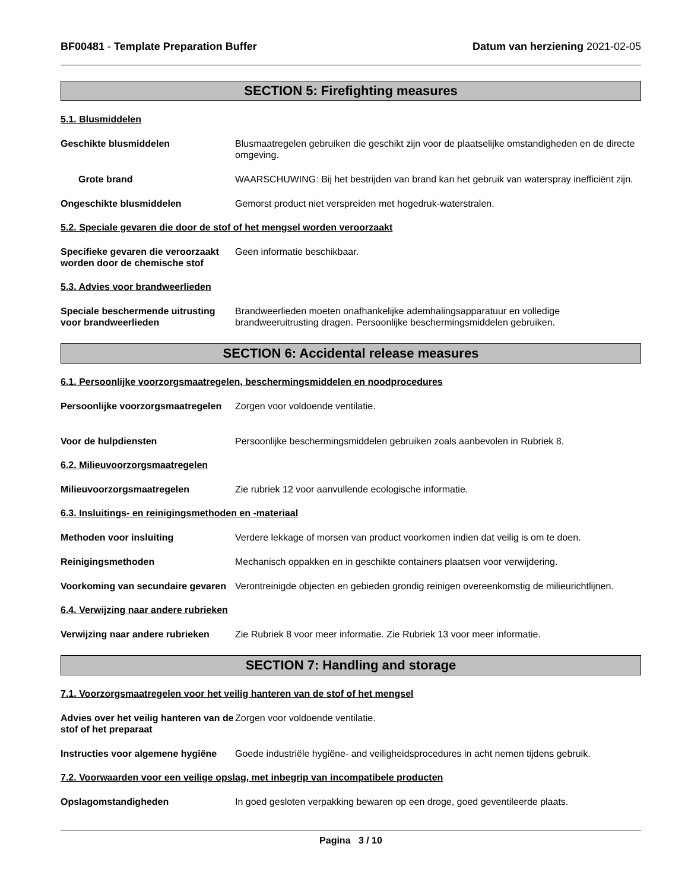BF00481 - Template Preparation Buffer
Datum van herziening 2021-02-05
SECTION 5: Firefighting measures
5.1. Blusmiddelen
Geschikte blusmiddelen Blusmaatregelen gebruiken die geschikt zijn voor de plaatselijke omstandigheden en de directe omgeving.
Grote brand WAARSCHUWING: Bij het bestrijden van brand kan het gebruik van waterspray inefficiënt zijn.
Ongeschikte blusmiddelen Gemorst product niet verspreiden met hogedruk-waterstralen.
5.2. Speciale gevaren die door de stof of het mengsel worden veroorzaakt
Specifieke gevaren die veroorzaakt worden door de chemische stof
Geen informatie beschikbaar.
5.3. Advies voor brandweerlieden
Speciale beschermende uitrusting voor brandweerlieden
Brandweerlieden moeten onafhankelijke ademhalingsapparatuur en volledige brandweeruitrusting dragen. Persoonlijke beschermingsmiddelen gebruiken.
SECTION 6: Accidental release measures
6.1. Persoonlijke voorzorgsmaatregelen, beschermingsmiddelen en noodprocedures
Persoonlijke voorzorgsmaatregelen
Zorgen voor voldoende ventilatie.
Voor de hulpdiensten Persoonlijke beschermingsmiddelen gebruiken zoals aanbevolen in Rubriek 8.
6.2. Milieuvoorzorgsmaatregelen
Milieuvoorzorgsmaatregelen Zie rubriek 12 voor aanvullende ecologische informatie.
6.3. Insluitings- en reinigingsmethoden en -materiaal
Methoden voor insluiting Verdere lekkage of morsen van product voorkomen indien dat veilig is om te doen.
Reinigingsmethoden Mechanisch oppakken en in geschikte containers plaatsen voor verwijdering.
Voorkoming van secundaire gevaren
Verontreinigde objecten en gebieden grondig reinigen overeenkomstig de milieurichtlijnen.
6.4. Verwijzing naar andere rubrieken
Verwijzing naar andere rubrieken
Zie Rubriek 8 voor meer informatie. Zie Rubriek 13 voor meer informatie.
SECTION 7: Handling and storage
7.1. Voorzorgsmaatregelen voor het veilig hanteren van de stof of het mengsel
Advies over het veilig hanteren van de stof of het preparaat
Zorgen voor voldoende ventilatie.
Instructies voor algemene hygiëne
Goede industriële hygiëne- and veiligheidsprocedures in acht nemen tijdens gebruik.
7.2. Voorwaarden voor een veilige opslag, met inbegrip van incompatibele producten
Opslagomstandigheden In goed gesloten verpakking bewaren op een droge, goed geventileerde plaats.
Pagina 3 / 10